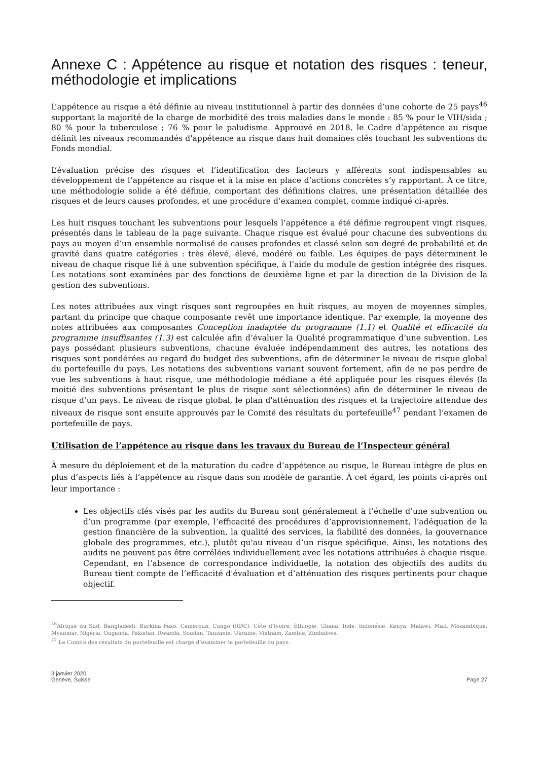Annexe C : Appétence au risque et notation des risques : teneur, méthodologie et implications
L’appétence au risque a été définie au niveau institutionnel à partir des données d’une cohorte de 25 pays<sup>46</sup> supportant la majorité de la charge de morbidité des trois maladies dans le monde : 85 % pour le VIH/sida ; 80 % pour la tuberculose ; 76 % pour le paludisme. Approuvé en 2018, le Cadre d’appétence au risque définit les niveaux recommandés d'appétence au risque dans huit domaines clés touchant les subventions du Fonds mondial.
L’évaluation précise des risques et l’identification des facteurs y afférents sont indispensables au développement de l’appétence au risque et à la mise en place d’actions concrètes s’y rapportant. À ce titre, une méthodologie solide a été définie, comportant des définitions claires, une présentation détaillée des risques et de leurs causes profondes, et une procédure d’examen complet, comme indiqué ci-après.
Les huit risques touchant les subventions pour lesquels l’appétence a été définie regroupent vingt risques, présentés dans le tableau de la page suivante. Chaque risque est évalué pour chacune des subventions du pays au moyen d’un ensemble normalisé de causes profondes et classé selon son degré de probabilité et de gravité dans quatre catégories : très élevé, élevé, modéré ou faible. Les équipes de pays déterminent le niveau de chaque risque lié à une subvention spécifique, à l’aide du module de gestion intégrée des risques. Les notations sont examinées par des fonctions de deuxième ligne et par la direction de la Division de la gestion des subventions.
Les notes attribuées aux vingt risques sont regroupées en huit risques, au moyen de moyennes simples, partant du principe que chaque composante revêt une importance identique. Par exemple, la moyenne des notes attribuées aux composantes Conception inadaptée du programme (1.1) et Qualité et efficacité du programme insuffisantes (1.3) est calculée afin d’évaluer la Qualité programmatique d’une subvention. Les pays possédant plusieurs subventions, chacune évaluée indépendamment des autres, les notations des risques sont pondérées au regard du budget des subventions, afin de déterminer le niveau de risque global du portefeuille du pays. Les notations des subventions variant souvent fortement, afin de ne pas perdre de vue les subventions à haut risque, une méthodologie médiane a été appliquée pour les risques élevés (la moitié des subventions présentant le plus de risque sont sélectionnées) afin de déterminer le niveau de risque d’un pays. Le niveau de risque global, le plan d'atténuation des risques et la trajectoire attendue des niveaux de risque sont ensuite approuvés par le Comité des résultats du portefeuille<sup>47</sup> pendant l’examen de portefeuille de pays.
Utilisation de l’appétence au risque dans les travaux du Bureau de l’Inspecteur général
À mesure du déploiement et de la maturation du cadre d’appétence au risque, le Bureau intègre de plus en plus d’aspects liés à l’appétence au risque dans son modèle de garantie. À cet égard, les points ci-après ont leur importance :
Les objectifs clés visés par les audits du Bureau sont généralement à l’échelle d’une subvention ou d’un programme (par exemple, l’efficacité des procédures d’approvisionnement, l’adéquation de la gestion financière de la subvention, la qualité des services, la fiabilité des données, la gouvernance globale des programmes, etc.), plutôt qu'au niveau d’un risque spécifique. Ainsi, les notations des audits ne peuvent pas être corrélées individuellement avec les notations attribuées à chaque risque. Cependant, en l’absence de correspondance individuelle, la notation des objectifs des audits du Bureau tient compte de l’efficacité d'évaluation et d’atténuation des risques pertinents pour chaque objectif.
<sup>46</sup> Afrique du Sud, Bangladesh, Burkina Faso, Cameroun, Congo (RDC), Côte d'Ivoire, Éthiopie, Ghana, Inde, Indonésie, Kenya, Malawi, Mali, Mozambique, Myanmar, Nigéria, Ouganda, Pakistan, Rwanda, Soudan, Tanzanie, Ukraine, Vietnam, Zambie, Zimbabwe.
<sup>47</sup> Le Comité des résultats du portefeuille est chargé d’examiner le portefeuille du pays.
3 janvier 2020
Genève, Suisse
Page 27